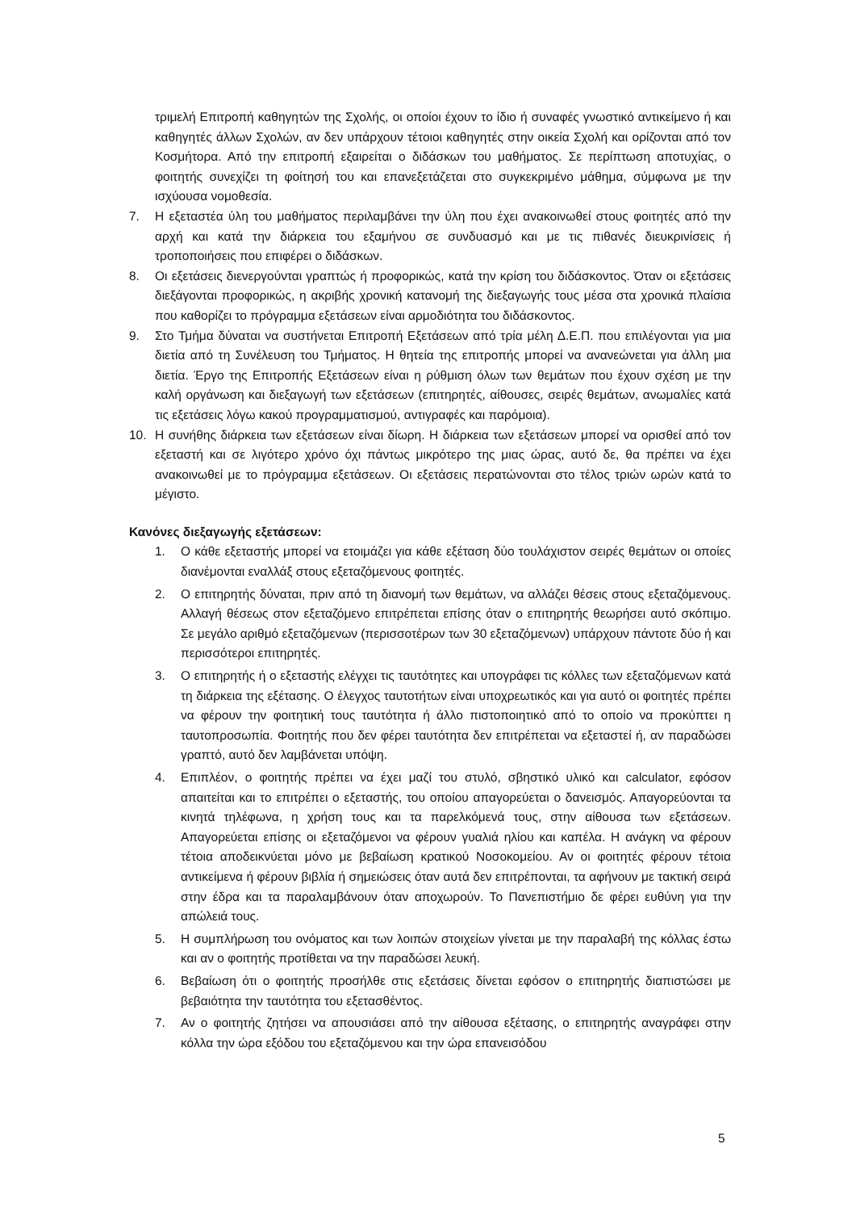τριμελή Επιτροπή καθηγητών της Σχολής, οι οποίοι έχουν το ίδιο ή συναφές γνωστικό αντικείμενο ή και καθηγητές άλλων Σχολών, αν δεν υπάρχουν τέτοιοι καθηγητές στην οικεία Σχολή και ορίζονται από τον Κοσμήτορα. Από την επιτροπή εξαιρείται ο διδάσκων του μαθήματος. Σε περίπτωση αποτυχίας, ο φοιτητής συνεχίζει τη φοίτησή του και επανεξετάζεται στο συγκεκριμένο μάθημα, σύμφωνα με την ισχύουσα νομοθεσία.
7. Η εξεταστέα ύλη του μαθήματος περιλαμβάνει την ύλη που έχει ανακοινωθεί στους φοιτητές από την αρχή και κατά την διάρκεια του εξαμήνου σε συνδυασμό και με τις πιθανές διευκρινίσεις ή τροποποιήσεις που επιφέρει ο διδάσκων.
8. Οι εξετάσεις διενεργούνται γραπτώς ή προφορικώς, κατά την κρίση του διδάσκοντος. Όταν οι εξετάσεις διεξάγονται προφορικώς, η ακριβής χρονική κατανομή της διεξαγωγής τους μέσα στα χρονικά πλαίσια που καθορίζει το πρόγραμμα εξετάσεων είναι αρμοδιότητα του διδάσκοντος.
9. Στο Τμήμα δύναται να συστήνεται Επιτροπή Εξετάσεων από τρία μέλη Δ.Ε.Π. που επιλέγονται για μια διετία από τη Συνέλευση του Τμήματος. Η θητεία της επιτροπής μπορεί να ανανεώνεται για άλλη μια διετία. Έργο της Επιτροπής Εξετάσεων είναι η ρύθμιση όλων των θεμάτων που έχουν σχέση με την καλή οργάνωση και διεξαγωγή των εξετάσεων (επιτηρητές, αίθουσες, σειρές θεμάτων, ανωμαλίες κατά τις εξετάσεις λόγω κακού προγραμματισμού, αντιγραφές και παρόμοια).
10. Η συνήθης διάρκεια των εξετάσεων είναι δίωρη. Η διάρκεια των εξετάσεων μπορεί να ορισθεί από τον εξεταστή και σε λιγότερο χρόνο όχι πάντως μικρότερο της μιας ώρας, αυτό δε, θα πρέπει να έχει ανακοινωθεί με το πρόγραμμα εξετάσεων. Οι εξετάσεις περατώνονται στο τέλος τριών ωρών κατά το μέγιστο.
Κανόνες διεξαγωγής εξετάσεων:
1. Ο κάθε εξεταστής μπορεί να ετοιμάζει για κάθε εξέταση δύο τουλάχιστον σειρές θεμάτων οι οποίες διανέμονται εναλλάξ στους εξεταζόμενους φοιτητές.
2. Ο επιτηρητής δύναται, πριν από τη διανομή των θεμάτων, να αλλάζει θέσεις στους εξεταζόμενους. Αλλαγή θέσεως στον εξεταζόμενο επιτρέπεται επίσης όταν ο επιτηρητής θεωρήσει αυτό σκόπιμο. Σε μεγάλο αριθμό εξεταζόμενων (περισσοτέρων των 30 εξεταζόμενων) υπάρχουν πάντοτε δύο ή και περισσότεροι επιτηρητές.
3. Ο επιτηρητής ή ο εξεταστής ελέγχει τις ταυτότητες και υπογράφει τις κόλλες των εξεταζόμενων κατά τη διάρκεια της εξέτασης. Ο έλεγχος ταυτοτήτων είναι υποχρεωτικός και για αυτό οι φοιτητές πρέπει να φέρουν την φοιτητική τους ταυτότητα ή άλλο πιστοποιητικό από το οποίο να προκύπτει η ταυτοπροσωπία. Φοιτητής που δεν φέρει ταυτότητα δεν επιτρέπεται να εξεταστεί ή, αν παραδώσει γραπτό, αυτό δεν λαμβάνεται υπόψη.
4. Επιπλέον, ο φοιτητής πρέπει να έχει μαζί του στυλό, σβηστικό υλικό και calculator, εφόσον απαιτείται και το επιτρέπει ο εξεταστής, του οποίου απαγορεύεται ο δανεισμός. Απαγορεύονται τα κινητά τηλέφωνα, η χρήση τους και τα παρελκόμενά τους, στην αίθουσα των εξετάσεων. Απαγορεύεται επίσης οι εξεταζόμενοι να φέρουν γυαλιά ηλίου και καπέλα. Η ανάγκη να φέρουν τέτοια αποδεικνύεται μόνο με βεβαίωση κρατικού Νοσοκομείου. Αν οι φοιτητές φέρουν τέτοια αντικείμενα ή φέρουν βιβλία ή σημειώσεις όταν αυτά δεν επιτρέπονται, τα αφήνουν με τακτική σειρά στην έδρα και τα παραλαμβάνουν όταν αποχωρούν. Το Πανεπιστήμιο δε φέρει ευθύνη για την απώλειά τους.
5. Η συμπλήρωση του ονόματος και των λοιπών στοιχείων γίνεται με την παραλαβή της κόλλας έστω και αν ο φοιτητής προτίθεται να την παραδώσει λευκή.
6. Βεβαίωση ότι ο φοιτητής προσήλθε στις εξετάσεις δίνεται εφόσον ο επιτηρητής διαπιστώσει με βεβαιότητα την ταυτότητα του εξετασθέντος.
7. Αν ο φοιτητής ζητήσει να απουσιάσει από την αίθουσα εξέτασης, ο επιτηρητής αναγράφει στην κόλλα την ώρα εξόδου του εξεταζόμενου και την ώρα επανεισόδου
5